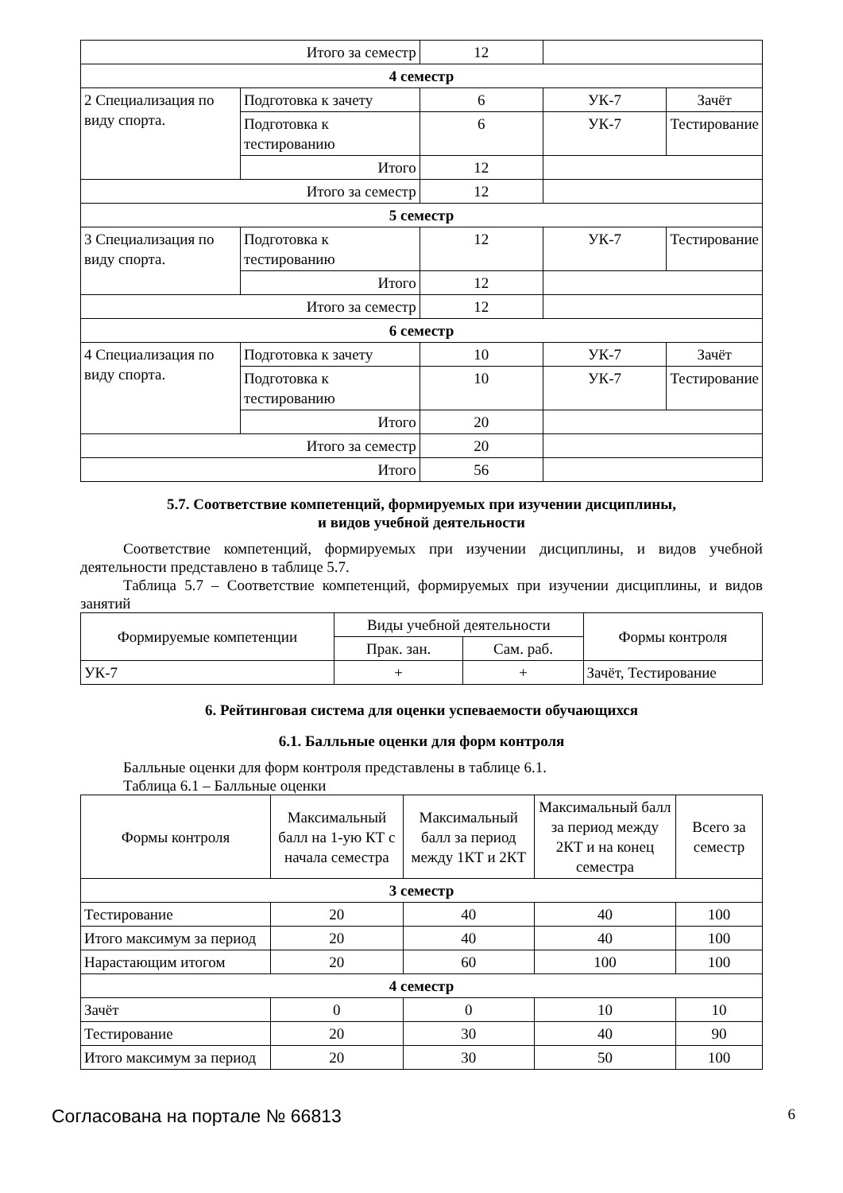| Итого за семестр | | 12 | | |
| 4 семестр | | | | |
| 2 Специализация по виду спорта. | Подготовка к зачету | 6 | УК-7 | Зачёт |
| | Подготовка к тестированию | 6 | УК-7 | Тестирование |
| | Итого | 12 | | |
| Итого за семестр | | 12 | | |
| 5 семестр | | | | |
| 3 Специализация по виду спорта. | Подготовка к тестированию | 12 | УК-7 | Тестирование |
| | Итого | 12 | | |
| Итого за семестр | | 12 | | |
| 6 семестр | | | | |
| 4 Специализация по виду спорта. | Подготовка к зачету | 10 | УК-7 | Зачёт |
| | Подготовка к тестированию | 10 | УК-7 | Тестирование |
| | Итого | 20 | | |
| Итого за семестр | | 20 | | |
| Итого | | 56 | | |
5.7. Соответствие компетенций, формируемых при изучении дисциплины,
и видов учебной деятельности
Соответствие компетенций, формируемых при изучении дисциплины, и видов учебной деятельности представлено в таблице 5.7.
Таблица 5.7 – Соответствие компетенций, формируемых при изучении дисциплины, и видов занятий
| Формируемые компетенции | Виды учебной деятельности | | Формы контроля |
| --- | --- | --- | --- |
| | Прак. зан. | Сам. раб. | |
| УК-7 | + | + | Зачёт, Тестирование |
6. Рейтинговая система для оценки успеваемости обучающихся
6.1. Балльные оценки для форм контроля
Балльные оценки для форм контроля представлены в таблице 6.1.
Таблица 6.1 – Балльные оценки
| Формы контроля | Максимальный балл на 1-ую КТ с начала семестра | Максимальный балл за период между 1КТ и 2КТ | Максимальный балл за период между 2КТ и на конец семестра | Всего за семестр |
| --- | --- | --- | --- | --- |
| 3 семестр | | | | |
| Тестирование | 20 | 40 | 40 | 100 |
| Итого максимум за период | 20 | 40 | 40 | 100 |
| Нарастающим итогом | 20 | 60 | 100 | 100 |
| 4 семестр | | | | |
| Зачёт | 0 | 0 | 10 | 10 |
| Тестирование | 20 | 30 | 40 | 90 |
| Итого максимум за период | 20 | 30 | 50 | 100 |
Согласована на портале № 66813 6